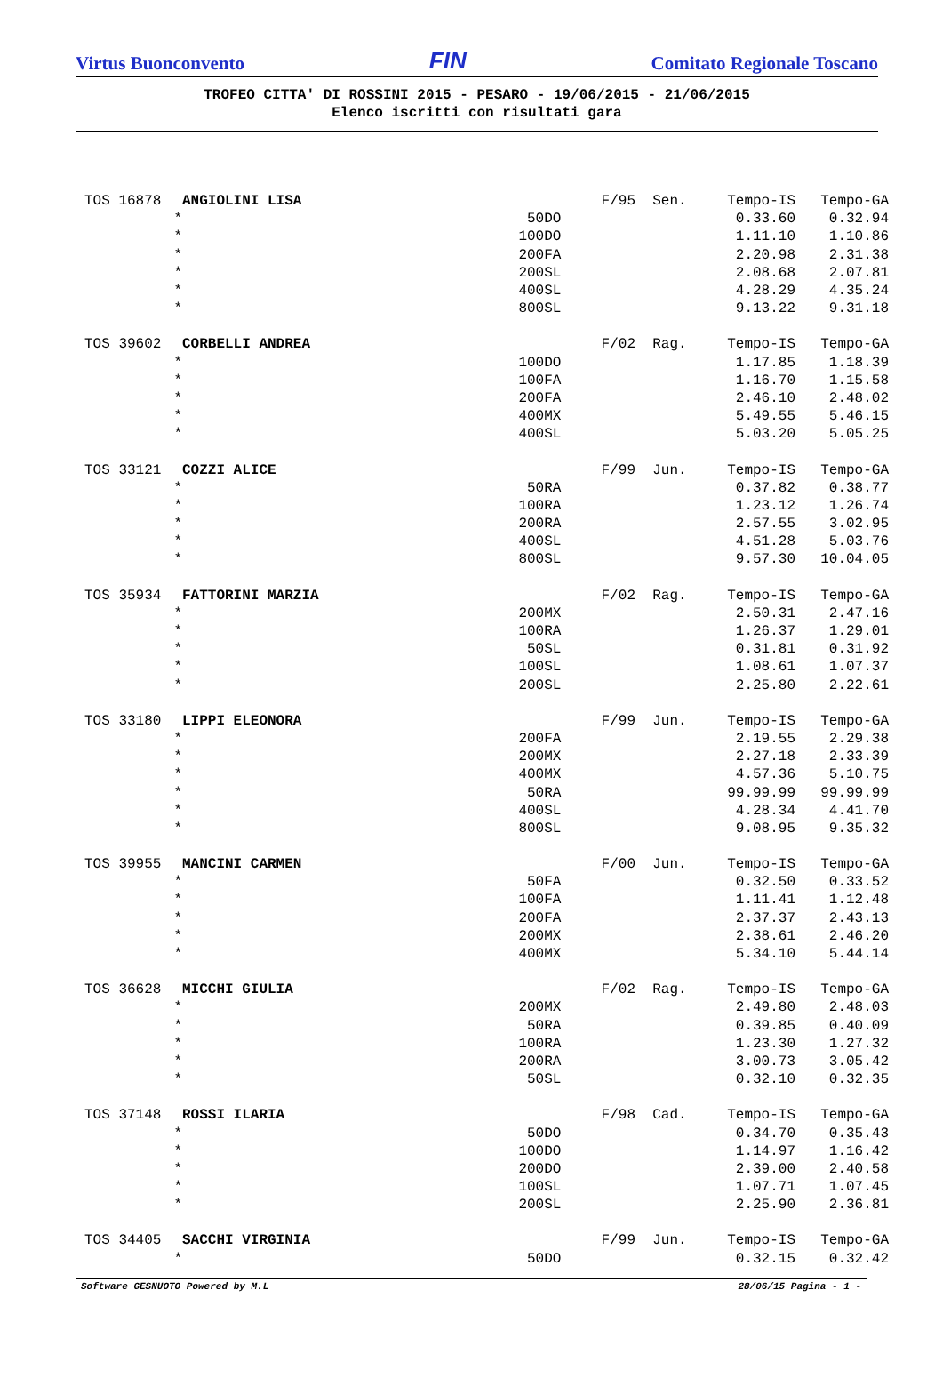Virtus Buonconvento FIN Comitato Regionale Toscano
TROFEO CITTA' DI ROSSINI 2015 - PESARO - 19/06/2015 - 21/06/2015
Elenco iscritti con risultati gara
| TOS 16878 | ANGIOLINI LISA | F/95 | Sen. | Tempo-IS | Tempo-GA |
| * | | 50DO | | 0.33.60 | 0.32.94 |
| * | | 100DO | | 1.11.10 | 1.10.86 |
| * | | 200FA | | 2.20.98 | 2.31.38 |
| * | | 200SL | | 2.08.68 | 2.07.81 |
| * | | 400SL | | 4.28.29 | 4.35.24 |
| * | | 800SL | | 9.13.22 | 9.31.18 |
| TOS 39602 | CORBELLI ANDREA | F/02 | Rag. | Tempo-IS | Tempo-GA |
| * | | 100DO | | 1.17.85 | 1.18.39 |
| * | | 100FA | | 1.16.70 | 1.15.58 |
| * | | 200FA | | 2.46.10 | 2.48.02 |
| * | | 400MX | | 5.49.55 | 5.46.15 |
| * | | 400SL | | 5.03.20 | 5.05.25 |
| TOS 33121 | COZZI ALICE | F/99 | Jun. | Tempo-IS | Tempo-GA |
| * | | 50RA | | 0.37.82 | 0.38.77 |
| * | | 100RA | | 1.23.12 | 1.26.74 |
| * | | 200RA | | 2.57.55 | 3.02.95 |
| * | | 400SL | | 4.51.28 | 5.03.76 |
| * | | 800SL | | 9.57.30 | 10.04.05 |
| TOS 35934 | FATTORINI MARZIA | F/02 | Rag. | Tempo-IS | Tempo-GA |
| * | | 200MX | | 2.50.31 | 2.47.16 |
| * | | 100RA | | 1.26.37 | 1.29.01 |
| * | | 50SL | | 0.31.81 | 0.31.92 |
| * | | 100SL | | 1.08.61 | 1.07.37 |
| * | | 200SL | | 2.25.80 | 2.22.61 |
| TOS 33180 | LIPPI ELEONORA | F/99 | Jun. | Tempo-IS | Tempo-GA |
| * | | 200FA | | 2.19.55 | 2.29.38 |
| * | | 200MX | | 2.27.18 | 2.33.39 |
| * | | 400MX | | 4.57.36 | 5.10.75 |
| * | | 50RA | | 99.99.99 | 99.99.99 |
| * | | 400SL | | 4.28.34 | 4.41.70 |
| * | | 800SL | | 9.08.95 | 9.35.32 |
| TOS 39955 | MANCINI CARMEN | F/00 | Jun. | Tempo-IS | Tempo-GA |
| * | | 50FA | | 0.32.50 | 0.33.52 |
| * | | 100FA | | 1.11.41 | 1.12.48 |
| * | | 200FA | | 2.37.37 | 2.43.13 |
| * | | 200MX | | 2.38.61 | 2.46.20 |
| * | | 400MX | | 5.34.10 | 5.44.14 |
| TOS 36628 | MICCHI GIULIA | F/02 | Rag. | Tempo-IS | Tempo-GA |
| * | | 200MX | | 2.49.80 | 2.48.03 |
| * | | 50RA | | 0.39.85 | 0.40.09 |
| * | | 100RA | | 1.23.30 | 1.27.32 |
| * | | 200RA | | 3.00.73 | 3.05.42 |
| * | | 50SL | | 0.32.10 | 0.32.35 |
| TOS 37148 | ROSSI ILARIA | F/98 | Cad. | Tempo-IS | Tempo-GA |
| * | | 50DO | | 0.34.70 | 0.35.43 |
| * | | 100DO | | 1.14.97 | 1.16.42 |
| * | | 200DO | | 2.39.00 | 2.40.58 |
| * | | 100SL | | 1.07.71 | 1.07.45 |
| * | | 200SL | | 2.25.90 | 2.36.81 |
| TOS 34405 | SACCHI VIRGINIA | F/99 | Jun. | Tempo-IS | Tempo-GA |
| * | | 50DO | | 0.32.15 | 0.32.42 |
Software GESNUOTO Powered by M.L 28/06/15 Pagina - 1 -